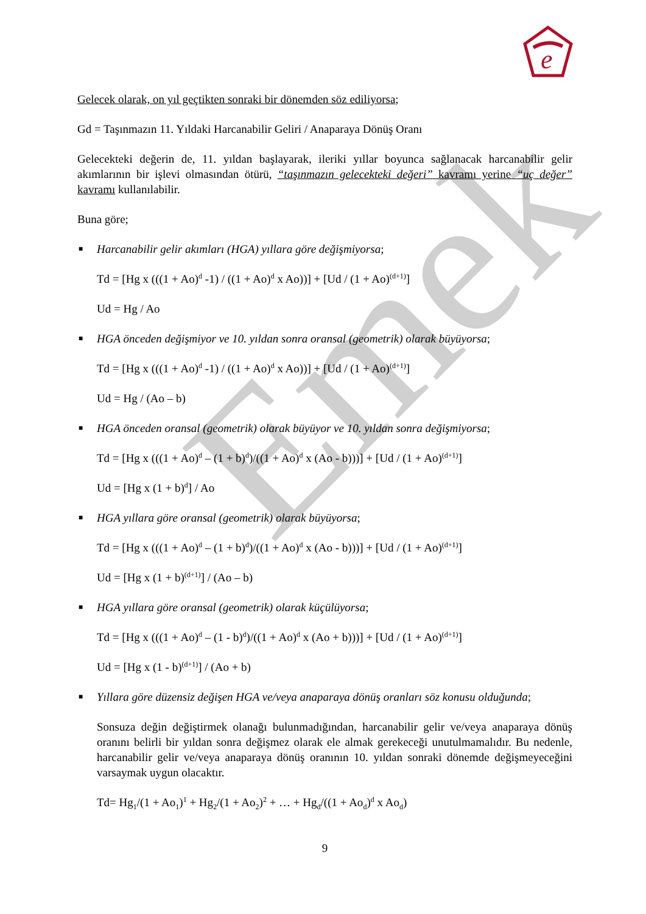e
Emek
Gelecek olarak, on yıl geçtikten sonraki bir dönemden söz ediliyorsa;
Gd = Taşınmazın 11. Yıldaki Harcanabilir Geliri / Anaparaya Dönüş Oranı
Gelecekteki değerin de, 11. yıldan başlayarak, ileriki yıllar boyunca sağlanacak harcanabilir gelir akımlarının bir işlevi olmasından ötürü, “taşınmazın gelecekteki değeri” kavramı yerine “uç değer” kavramı kullanılabilir.
Buna göre;
■ Harcanabilir gelir akımları (HGA) yıllara göre değişmiyorsa;
Td = [Hg x (((1 + Ao)<sup>d</sup> -1) / ((1 + Ao)<sup>d</sup> x Ao))] + [Ud / (1 + Ao)<sup>(d+1)</sup>]
Ud = Hg / Ao
■ HGA önceden değişmiyor ve 10. yıldan sonra oransal (geometrik) olarak büyüyorsa;
Td = [Hg x (((1 + Ao)<sup>d</sup> -1) / ((1 + Ao)<sup>d</sup> x Ao))] + [Ud / (1 + Ao)<sup>(d+1)</sup>]
Ud = Hg / (Ao – b)
■ HGA önceden oransal (geometrik) olarak büyüyor ve 10. yıldan sonra değişmiyorsa;
Td = [Hg x (((1 + Ao)<sup>d</sup> – (1 + b)<sup>d</sup>)/((1 + Ao)<sup>d</sup> x (Ao - b)))] + [Ud / (1 + Ao)<sup>(d+1)</sup>]
Ud = [Hg x (1 + b)<sup>d</sup>] / Ao
■ HGA yıllara göre oransal (geometrik) olarak büyüyorsa;
Td = [Hg x (((1 + Ao)<sup>d</sup> – (1 + b)<sup>d</sup>)/((1 + Ao)<sup>d</sup> x (Ao - b)))] + [Ud / (1 + Ao)<sup>(d+1)</sup>]
Ud = [Hg x (1 + b)<sup>(d+1)</sup>] / (Ao – b)
■ HGA yıllara göre oransal (geometrik) olarak küçülüyorsa;
Td = [Hg x (((1 + Ao)<sup>d</sup> – (1 - b)<sup>d</sup>)/((1 + Ao)<sup>d</sup> x (Ao + b)))] + [Ud / (1 + Ao)<sup>(d+1)</sup>]
Ud = [Hg x (1 - b)<sup>(d+1)</sup>] / (Ao + b)
■ Yıllara göre düzensiz değişen HGA ve/veya anaparaya dönüş oranları söz konusu olduğunda;
Sonsuza değin değiştirmek olanağı bulunmadığından, harcanabilir gelir ve/veya anaparaya dönüş oranını belirli bir yıldan sonra değişmez olarak ele almak gerekeceği unutulmamalıdır. Bu nedenle, harcanabilir gelir ve/veya anaparaya dönüş oranının 10. yıldan sonraki dönemde değişmeyeceğini varsaymak uygun olacaktır.
Td= Hg<sub>1</sub>/(1 + Ao<sub>1</sub>)<sup>1</sup> + Hg<sub>2</sub>/(1 + Ao<sub>2</sub>)<sup>2</sup> + … + Hg<sub>d</sub>/((1 + Ao<sub>d</sub>)<sup>d</sup> x Ao<sub>d</sub>)
9